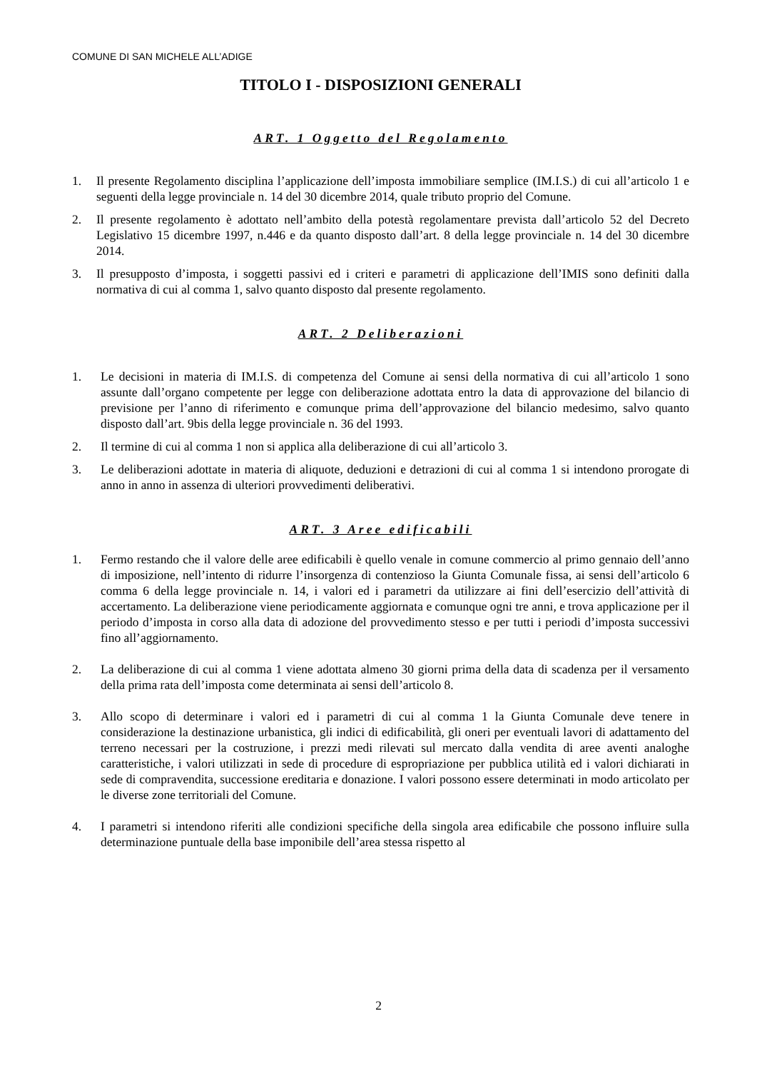COMUNE DI SAN MICHELE ALL’ADIGE
TITOLO I - DISPOSIZIONI GENERALI
ART. 1 Oggetto del Regolamento
1. Il presente Regolamento disciplina l’applicazione dell’imposta immobiliare semplice (IM.I.S.) di cui all’articolo 1 e seguenti della legge provinciale n. 14 del 30 dicembre 2014, quale tributo proprio del Comune.
2. Il presente regolamento è adottato nell’ambito della potestà regolamentare prevista dall’articolo 52 del Decreto Legislativo 15 dicembre 1997, n.446 e da quanto disposto dall’art. 8 della legge provinciale n. 14 del 30 dicembre 2014.
3. Il presupposto d’imposta, i soggetti passivi ed i criteri e parametri di applicazione dell’IMIS sono definiti dalla normativa di cui al comma 1, salvo quanto disposto dal presente regolamento.
ART. 2 Deliberazioni
1. Le decisioni in materia di IM.I.S. di competenza del Comune ai sensi della normativa di cui all’articolo 1 sono assunte dall’organo competente per legge con deliberazione adottata entro la data di approvazione del bilancio di previsione per l’anno di riferimento e comunque prima dell’approvazione del bilancio medesimo, salvo quanto disposto dall’art. 9bis della legge provinciale n. 36 del 1993.
2. Il termine di cui al comma 1 non si applica alla deliberazione di cui all’articolo 3.
3. Le deliberazioni adottate in materia di aliquote, deduzioni e detrazioni di cui al comma 1 si intendono prorogate di anno in anno in assenza di ulteriori provvedimenti deliberativi.
ART. 3 Aree edificabili
1. Fermo restando che il valore delle aree edificabili è quello venale in comune commercio al primo gennaio dell’anno di imposizione, nell’intento di ridurre l’insorgenza di contenzioso la Giunta Comunale fissa, ai sensi dell’articolo 6 comma 6 della legge provinciale n. 14, i valori ed i parametri da utilizzare ai fini dell’esercizio dell’attività di accertamento. La deliberazione viene periodicamente aggiornata e comunque ogni tre anni, e trova applicazione per il periodo d’imposta in corso alla data di adozione del provvedimento stesso e per tutti i periodi d’imposta successivi fino all’aggiornamento.
2. La deliberazione di cui al comma 1 viene adottata almeno 30 giorni prima della data di scadenza per il versamento della prima rata dell’imposta come determinata ai sensi dell’articolo 8.
3. Allo scopo di determinare i valori ed i parametri di cui al comma 1 la Giunta Comunale deve tenere in considerazione la destinazione urbanistica, gli indici di edificabilità, gli oneri per eventuali lavori di adattamento del terreno necessari per la costruzione, i prezzi medi rilevati sul mercato dalla vendita di aree aventi analoghe caratteristiche, i valori utilizzati in sede di procedure di espropriazione per pubblica utilità ed i valori dichiarati in sede di compravendita, successione ereditaria e donazione. I valori possono essere determinati in modo articolato per le diverse zone territoriali del Comune.
4. I parametri si intendono riferiti alle condizioni specifiche della singola area edificabile che possono influire sulla determinazione puntuale della base imponibile dell’area stessa rispetto al
2